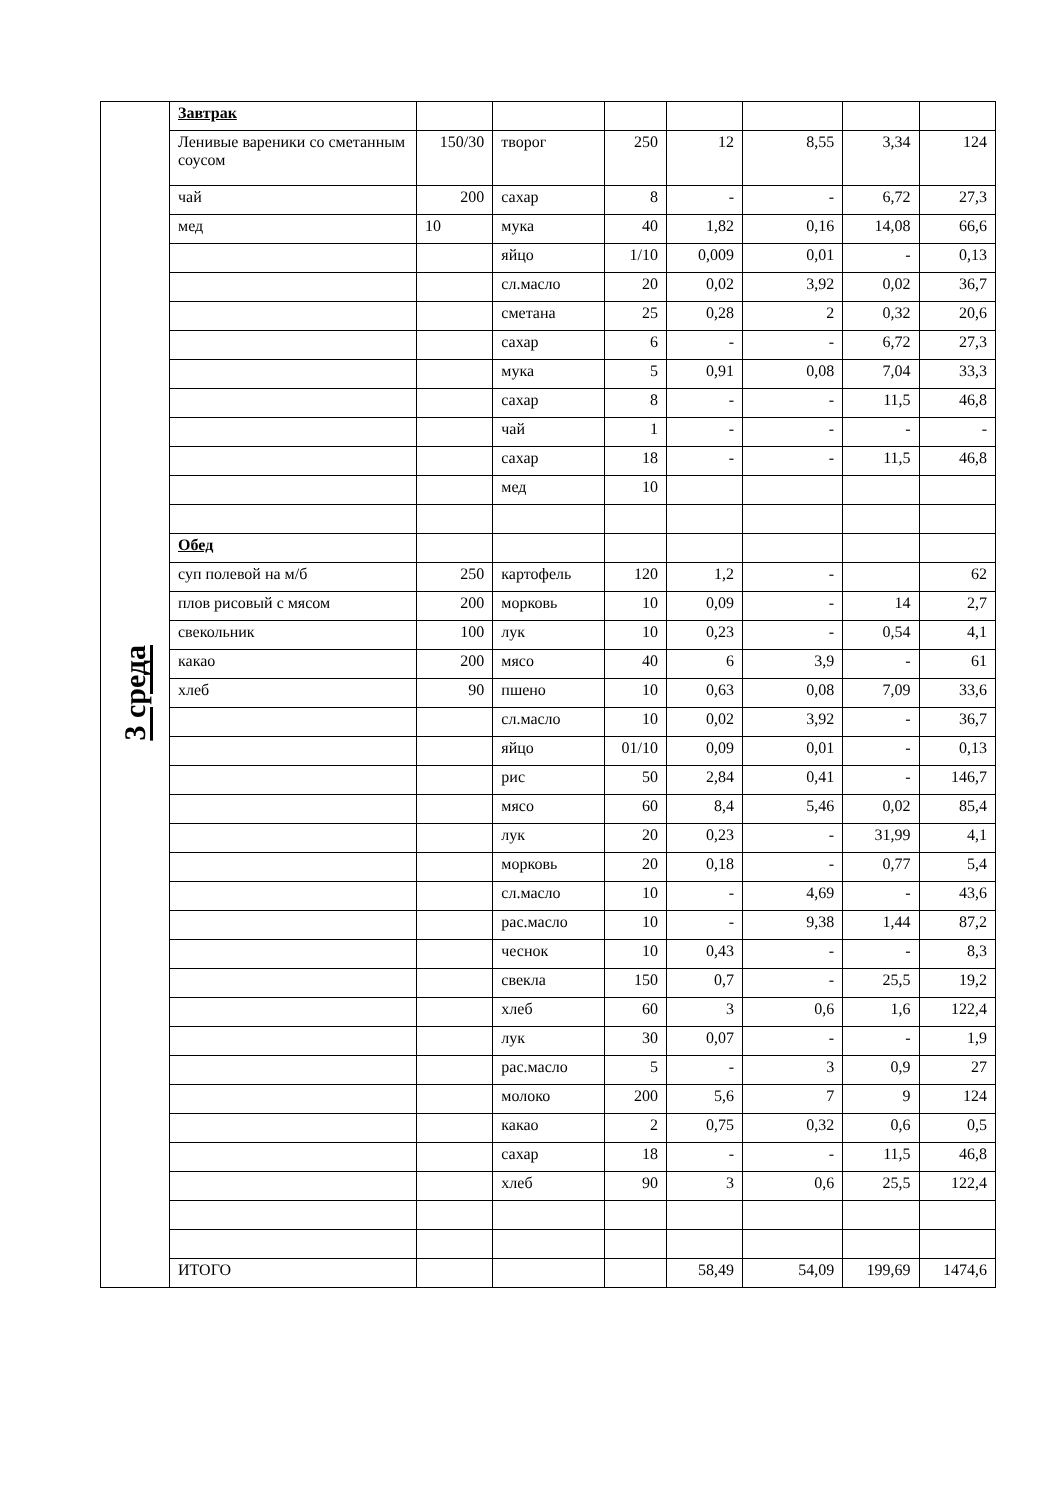| 3 среда | Завтрак | | | | | | | |
| | Ленивые вареники со сметанным соусом | 150/30 | творог | 250 | 12 | 8,55 | 3,34 | 124 |
| | чай | 200 | сахар | 8 | - | - | 6,72 | 27,3 |
| | мед | 10 | мука | 40 | 1,82 | 0,16 | 14,08 | 66,6 |
| | | | яйцо | 1/10 | 0,009 | 0,01 | - | 0,13 |
| | | | сл.масло | 20 | 0,02 | 3,92 | 0,02 | 36,7 |
| | | | сметана | 25 | 0,28 | 2 | 0,32 | 20,6 |
| | | | сахар | 6 | - | - | 6,72 | 27,3 |
| | | | мука | 5 | 0,91 | 0,08 | 7,04 | 33,3 |
| | | | сахар | 8 | - | - | 11,5 | 46,8 |
| | | | чай | 1 | - | - | - | - |
| | | | сахар | 18 | - | - | 11,5 | 46,8 |
| | | | мед | 10 | | | | |
| | Обед | | | | | | | |
| | суп полевой на м/б | 250 | картофель | 120 | 1,2 | - | | 62 |
| | плов рисовый с мясом | 200 | морковь | 10 | 0,09 | - | 14 | 2,7 |
| | свекольник | 100 | лук | 10 | 0,23 | - | 0,54 | 4,1 |
| | какао | 200 | мясо | 40 | 6 | 3,9 | - | 61 |
| | хлеб | 90 | пшено | 10 | 0,63 | 0,08 | 7,09 | 33,6 |
| | | | сл.масло | 10 | 0,02 | 3,92 | - | 36,7 |
| | | | яйцо | 01/10 | 0,09 | 0,01 | - | 0,13 |
| | | | рис | 50 | 2,84 | 0,41 | - | 146,7 |
| | | | мясо | 60 | 8,4 | 5,46 | 0,02 | 85,4 |
| | | | лук | 20 | 0,23 | - | 31,99 | 4,1 |
| | | | морковь | 20 | 0,18 | - | 0,77 | 5,4 |
| | | | сл.масло | 10 | - | 4,69 | - | 43,6 |
| | | | рас.масло | 10 | - | 9,38 | 1,44 | 87,2 |
| | | | чеснок | 10 | 0,43 | - | - | 8,3 |
| | | | свекла | 150 | 0,7 | - | 25,5 | 19,2 |
| | | | хлеб | 60 | 3 | 0,6 | 1,6 | 122,4 |
| | | | лук | 30 | 0,07 | - | - | 1,9 |
| | | | рас.масло | 5 | - | 3 | 0,9 | 27 |
| | | | молоко | 200 | 5,6 | 7 | 9 | 124 |
| | | | какао | 2 | 0,75 | 0,32 | 0,6 | 0,5 |
| | | | сахар | 18 | - | - | 11,5 | 46,8 |
| | | | хлеб | 90 | 3 | 0,6 | 25,5 | 122,4 |
| | ИТОГО | | | | 58,49 | 54,09 | 199,69 | 1474,6 |